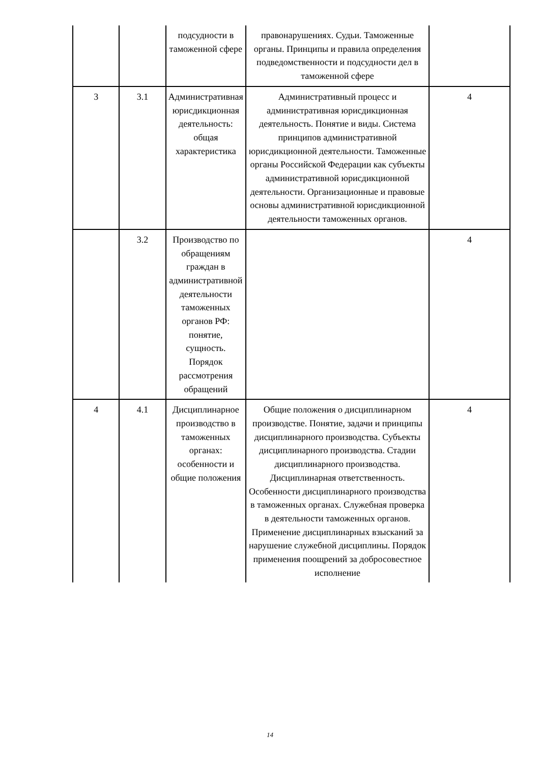| | | подсудности в таможенной сфере | правонарушениях. Судьи. Таможенные органы. Принципы и правила определения подведомственности и подсудности дел в таможенной сфере | |
| 3 | 3.1 | Административная юрисдикционная деятельность: общая характеристика | Административный процесс и административная юрисдикционная деятельность. Понятие и виды. Система принципов административной юрисдикционной деятельности. Таможенные органы Российской Федерации как субъекты административной юрисдикционной деятельности. Организационные и правовые основы административной юрисдикционной деятельности таможенных органов. | 4 |
| | 3.2 | Производство по обращениям граждан в административной деятельности таможенных органов РФ: понятие, сущность. Порядок рассмотрения обращений | | 4 |
| 4 | 4.1 | Дисциплинарное производство в таможенных органах: особенности и общие положения | Общие положения о дисциплинарном производстве. Понятие, задачи и принципы дисциплинарного производства. Субъекты дисциплинарного производства. Стадии дисциплинарного производства. Дисциплинарная ответственность. Особенности дисциплинарного производства в таможенных органах. Служебная проверка в деятельности таможенных органов. Применение дисциплинарных взысканий за нарушение служебной дисциплины. Порядок применения поощрений за добросовестное исполнение | 4 |
14